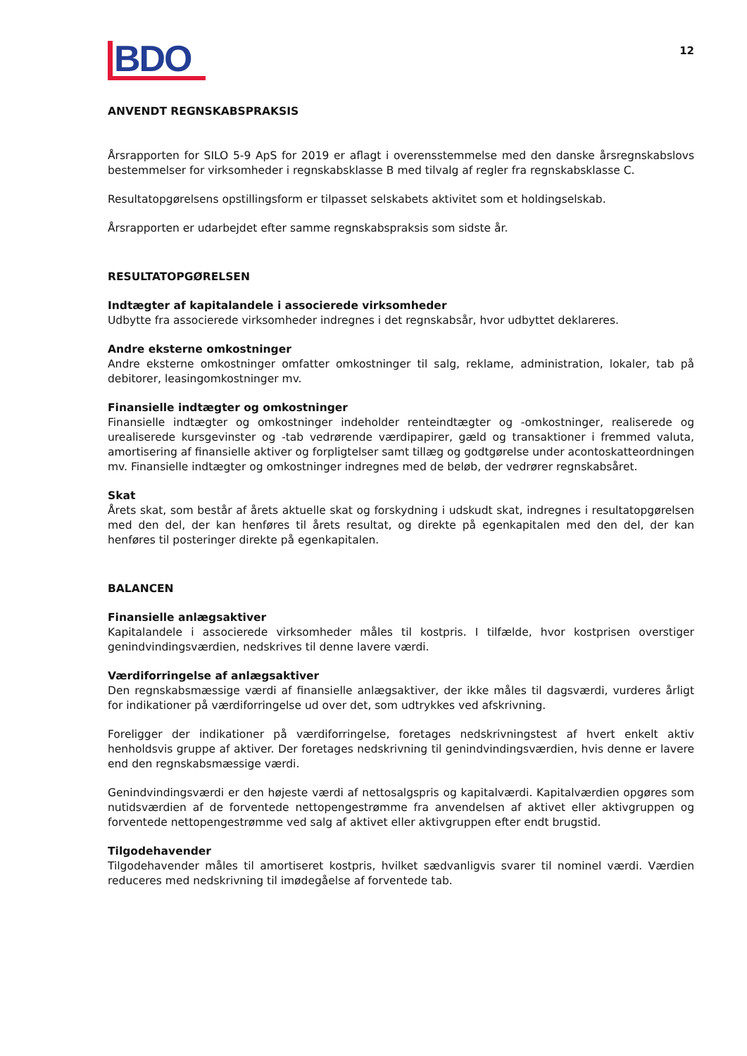12
BDO
ANVENDT REGNSKABSPRAKSIS
Årsrapporten for SILO 5-9 ApS for 2019 er aflagt i overensstemmelse med den danske årsregnskabslovs bestemmelser for virksomheder i regnskabsklasse B med tilvalg af regler fra regnskabsklasse C.
Resultatopgørelsens opstillingsform er tilpasset selskabets aktivitet som et holdingselskab.
Årsrapporten er udarbejdet efter samme regnskabspraksis som sidste år.
RESULTATOPGØRELSEN
Indtægter af kapitalandele i associerede virksomheder
Udbytte fra associerede virksomheder indregnes i det regnskabsår, hvor udbyttet deklareres.
Andre eksterne omkostninger
Andre eksterne omkostninger omfatter omkostninger til salg, reklame, administration, lokaler, tab på debitorer, leasingomkostninger mv.
Finansielle indtægter og omkostninger
Finansielle indtægter og omkostninger indeholder renteindtægter og -omkostninger, realiserede og urealiserede kursgevinster og -tab vedrørende værdipapirer, gæld og transaktioner i fremmed valuta, amortisering af finansielle aktiver og forpligtelser samt tillæg og godtgørelse under acontoskatteordningen mv. Finansielle indtægter og omkostninger indregnes med de beløb, der vedrører regnskabsåret.
Skat
Årets skat, som består af årets aktuelle skat og forskydning i udskudt skat, indregnes i resultatopgørelsen med den del, der kan henføres til årets resultat, og direkte på egenkapitalen med den del, der kan henføres til posteringer direkte på egenkapitalen.
BALANCEN
Finansielle anlægsaktiver
Kapitalandele i associerede virksomheder måles til kostpris. I tilfælde, hvor kostprisen overstiger genindvindingsværdien, nedskrives til denne lavere værdi.
Værdiforringelse af anlægsaktiver
Den regnskabsmæssige værdi af finansielle anlægsaktiver, der ikke måles til dagsværdi, vurderes årligt for indikationer på værdiforringelse ud over det, som udtrykkes ved afskrivning.
Foreligger der indikationer på værdiforringelse, foretages nedskrivningstest af hvert enkelt aktiv henholdsvis gruppe af aktiver. Der foretages nedskrivning til genindvindingsværdien, hvis denne er lavere end den regnskabsmæssige værdi.
Genindvindingsværdi er den højeste værdi af nettosalgspris og kapitalværdi. Kapitalværdien opgøres som nutidsværdien af de forventede nettopengestrømme fra anvendelsen af aktivet eller aktivgruppen og forventede nettopengestrømme ved salg af aktivet eller aktivgruppen efter endt brugstid.
Tilgodehavender
Tilgodehavender måles til amortiseret kostpris, hvilket sædvanligvis svarer til nominel værdi. Værdien reduceres med nedskrivning til imødegåelse af forventede tab.